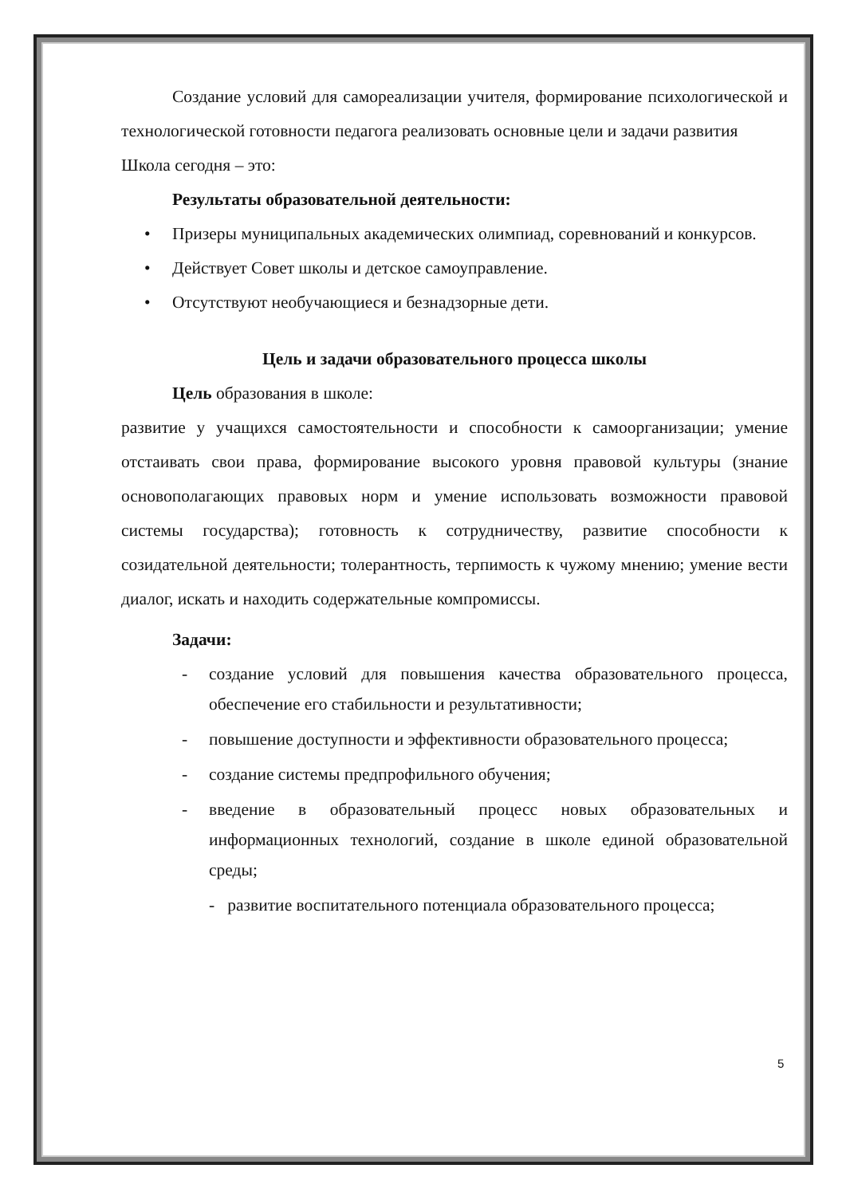Создание условий для самореализации учителя, формирование психологической и технологической готовности педагога реализовать основные цели и задачи развития
Школа сегодня – это:
Результаты образовательной деятельности:
• Призеры муниципальных академических олимпиад, соревнований и конкурсов.
• Действует Совет школы и детское самоуправление.
• Отсутствуют необучающиеся и безнадзорные дети.
Цель и задачи образовательного процесса школы
Цель образования в школе:
развитие у учащихся самостоятельности и способности к самоорганизации; умение отстаивать свои права, формирование высокого уровня правовой культуры (знание основополагающих правовых норм и умение использовать возможности правовой системы государства); готовность к сотрудничеству, развитие способности к созидательной деятельности; толерантность, терпимость к чужому мнению; умение вести диалог, искать и находить содержательные компромиссы.
Задачи:
- создание условий для повышения качества образовательного процесса, обеспечение его стабильности и результативности;
- повышение доступности и эффективности образовательного процесса;
- создание системы предпрофильного обучения;
- введение в образовательный процесс новых образовательных и информационных технологий, создание в школе единой образовательной среды;
- развитие воспитательного потенциала образовательного процесса;
5